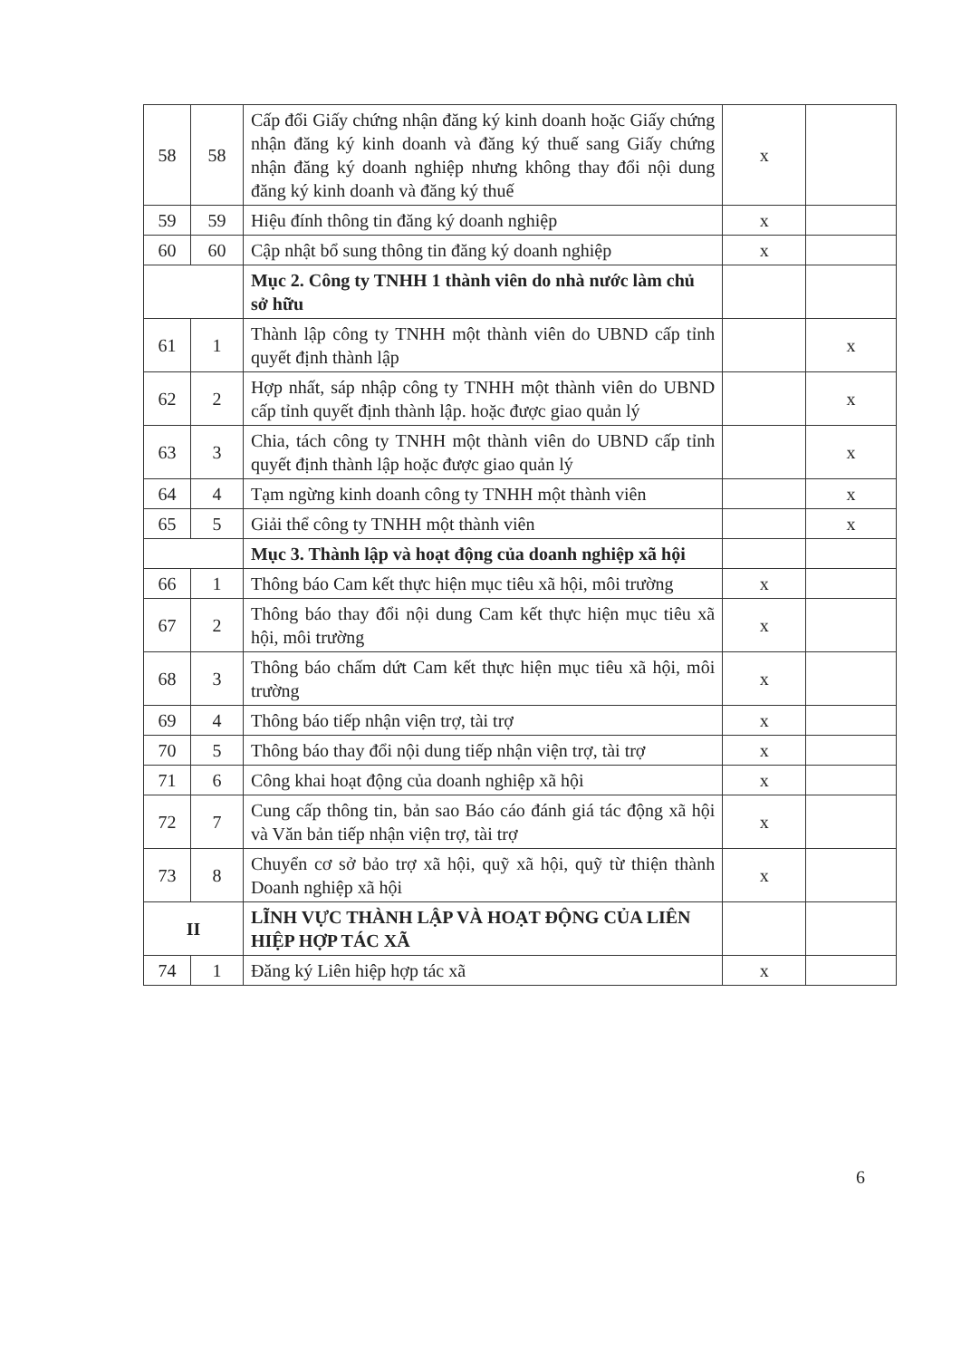| 58 | 58 | Cấp đổi Giấy chứng nhận đăng ký kinh doanh hoặc Giấy chứng nhận đăng ký kinh doanh và đăng ký thuế sang Giấy chứng nhận đăng ký doanh nghiệp nhưng không thay đổi nội dung đăng ký kinh doanh và đăng ký thuế | x | |
| 59 | 59 | Hiệu đính thông tin đăng ký doanh nghiệp | x | |
| 60 | 60 | Cập nhật bổ sung thông tin đăng ký doanh nghiệp | x | |
| | | Mục 2. Công ty TNHH 1 thành viên do nhà nước làm chủ sở hữu | | |
| 61 | 1 | Thành lập công ty TNHH một thành viên do UBND cấp tỉnh quyết định thành lập | | x |
| 62 | 2 | Hợp nhất, sáp nhập công ty TNHH một thành viên do UBND cấp tỉnh quyết định thành lập. hoặc được giao quản lý | | x |
| 63 | 3 | Chia, tách công ty TNHH một thành viên do UBND cấp tỉnh quyết định thành lập hoặc được giao quản lý | | x |
| 64 | 4 | Tạm ngừng kinh doanh công ty TNHH một thành viên | | x |
| 65 | 5 | Giải thể công ty TNHH một thành viên | | x |
| | | Mục 3. Thành lập và hoạt động của doanh nghiệp xã hội | | |
| 66 | 1 | Thông báo Cam kết thực hiện mục tiêu xã hội, môi trường | x | |
| 67 | 2 | Thông báo thay đổi nội dung Cam kết thực hiện mục tiêu xã hội, môi trường | x | |
| 68 | 3 | Thông báo chấm dứt Cam kết thực hiện mục tiêu xã hội, môi trường | x | |
| 69 | 4 | Thông báo tiếp nhận viện trợ, tài trợ | x | |
| 70 | 5 | Thông báo thay đổi nội dung tiếp nhận viện trợ, tài trợ | x | |
| 71 | 6 | Công khai hoạt động của doanh nghiệp xã hội | x | |
| 72 | 7 | Cung cấp thông tin, bản sao Báo cáo đánh giá tác động xã hội và Văn bản tiếp nhận viện trợ, tài trợ | x | |
| 73 | 8 | Chuyển cơ sở bảo trợ xã hội, quỹ xã hội, quỹ từ thiện thành Doanh nghiệp xã hội | x | |
| II | | LĨNH VỰC THÀNH LẬP VÀ HOẠT ĐỘNG CỦA LIÊN HIỆP HỢP TÁC XÃ | | |
| 74 | 1 | Đăng ký Liên hiệp hợp tác xã | x | |
6